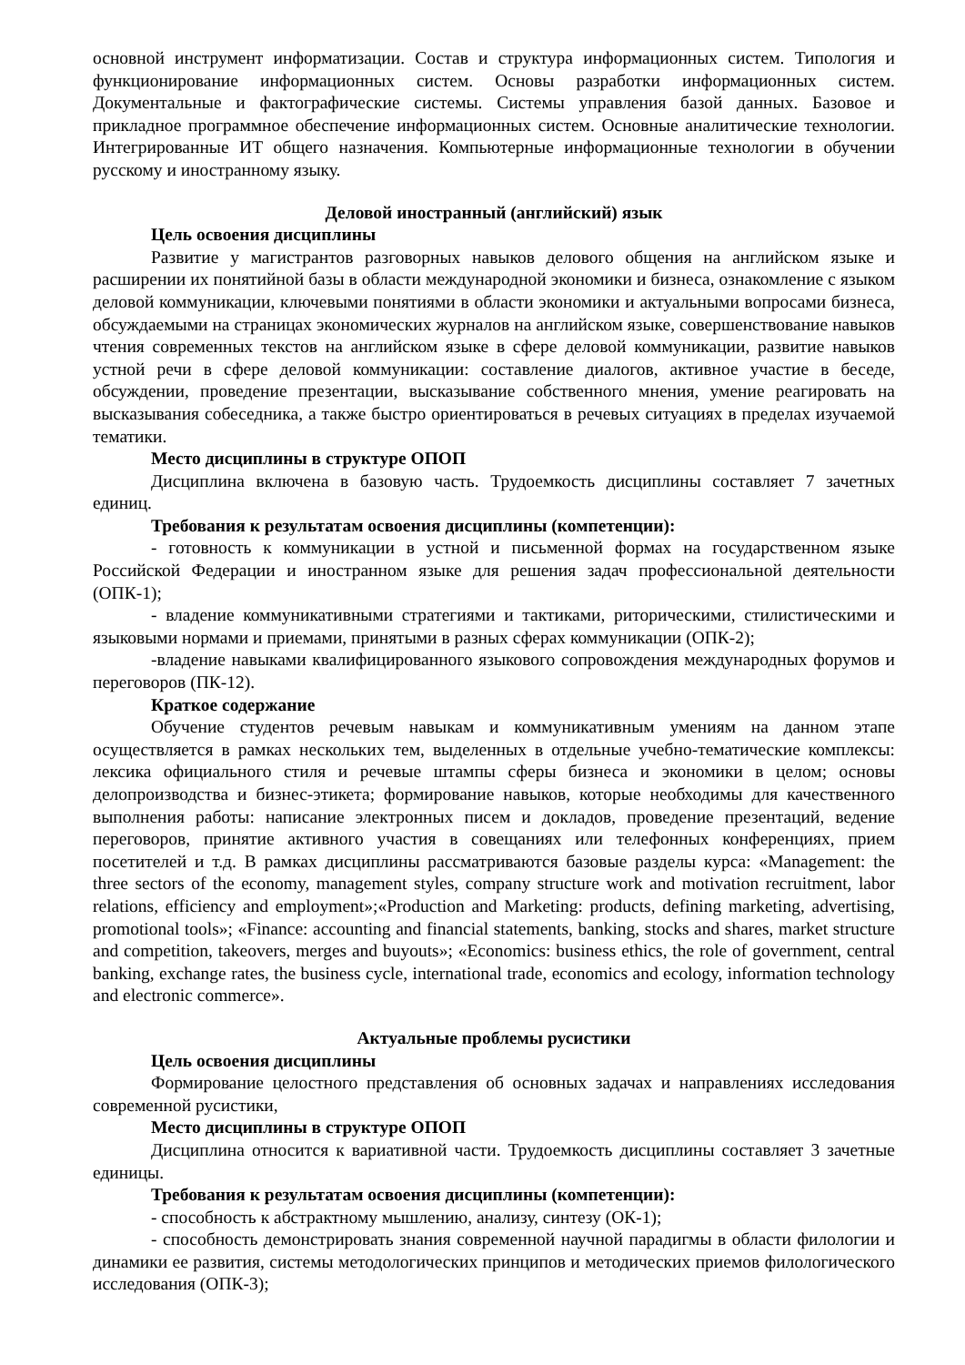основной инструмент информатизации. Состав и структура информационных систем. Типология и функционирование информационных систем. Основы разработки информационных систем. Документальные и фактографические системы. Системы управления базой данных. Базовое и прикладное программное обеспечение информационных систем. Основные аналитические технологии. Интегрированные ИТ общего назначения. Компьютерные информационные технологии в обучении русскому и иностранному языку.
Деловой иностранный (английский) язык
Цель освоения дисциплины
Развитие у магистрантов разговорных навыков делового общения на английском языке и расширении их понятийной базы в области международной экономики и бизнеса, ознакомление с языком деловой коммуникации, ключевыми понятиями в области экономики и актуальными вопросами бизнеса, обсуждаемыми на страницах экономических журналов на английском языке, совершенствование навыков чтения современных текстов на английском языке в сфере деловой коммуникации, развитие навыков устной речи в сфере деловой коммуникации: составление диалогов, активное участие в беседе, обсуждении, проведение презентации, высказывание собственного мнения, умение реагировать на высказывания собеседника, а также быстро ориентироваться в речевых ситуациях в пределах изучаемой тематики.
Место дисциплины в структуре ОПОП
Дисциплина включена в базовую часть. Трудоемкость дисциплины составляет 7 зачетных единиц.
Требования к результатам освоения дисциплины (компетенции):
- готовность к коммуникации в устной и письменной формах на государственном языке Российской Федерации и иностранном языке для решения задач профессиональной деятельности (ОПК-1);
- владение коммуникативными стратегиями и тактиками, риторическими, стилистическими и языковыми нормами и приемами, принятыми в разных сферах коммуникации (ОПК-2);
-владение навыками квалифицированного языкового сопровождения международных форумов и переговоров (ПК-12).
Краткое содержание
Обучение студентов речевым навыкам и коммуникативным умениям на данном этапе осуществляется в рамках нескольких тем, выделенных в отдельные учебно-тематические комплексы: лексика официального стиля и речевые штампы сферы бизнеса и экономики в целом; основы делопроизводства и бизнес-этикета; формирование навыков, которые необходимы для качественного выполнения работы: написание электронных писем и докладов, проведение презентаций, ведение переговоров, принятие активного участия в совещаниях или телефонных конференциях, прием посетителей и т.д. В рамках дисциплины рассматриваются базовые разделы курса: «Management: the three sectors of the economy, management styles, company structure work and motivation recruitment, labor relations, efficiency and employment»;«Production and Marketing: products, defining marketing, advertising, promotional tools»; «Finance: accounting and financial statements, banking, stocks and shares, market structure and competition, takeovers, merges and buyouts»; «Economics: business ethics, the role of government, central banking, exchange rates, the business cycle, international trade, economics and ecology, information technology and electronic commerce».
Актуальные проблемы русистики
Цель освоения дисциплины
Формирование целостного представления об основных задачах и направлениях исследования современной русистики,
Место дисциплины в структуре ОПОП
Дисциплина относится к вариативной части. Трудоемкость дисциплины составляет 3 зачетные единицы.
Требования к результатам освоения дисциплины (компетенции):
- способность к абстрактному мышлению, анализу, синтезу (ОК-1);
- способность демонстрировать знания современной научной парадигмы в области филологии и динамики ее развития, системы методологических принципов и методических приемов филологического исследования (ОПК-3);